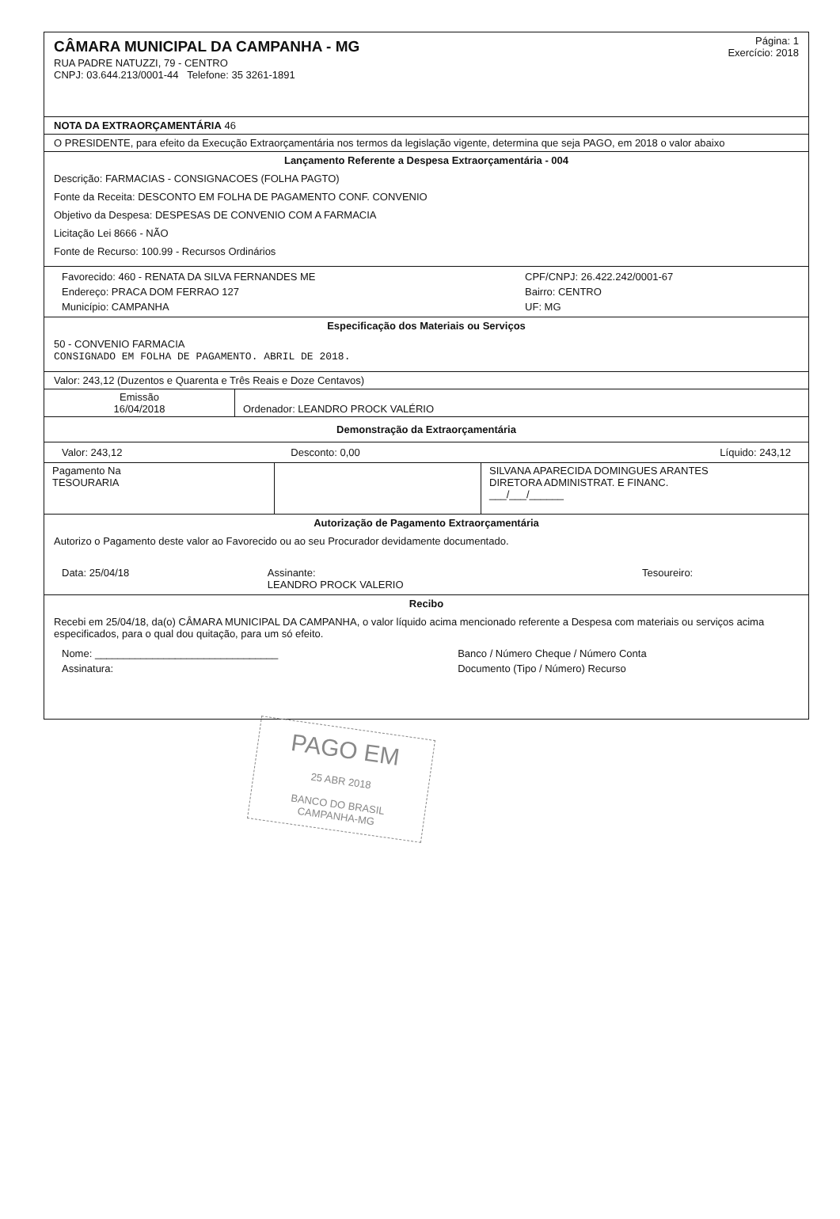CÂMARA MUNICIPAL DA CAMPANHA - MG
RUA PADRE NATUZZI, 79 - CENTRO
CNPJ: 03.644.213/0001-44 Telefone: 35 3261-1891
Página: 1
Exercício: 2018
NOTA DA EXTRAORÇAMENTÁRIA 46
O PRESIDENTE, para efeito da Execução Extraorçamentária nos termos da legislação vigente, determina que seja PAGO, em 2018 o valor abaixo
Lançamento Referente a Despesa Extraorçamentária - 004
Descrição: FARMACIAS - CONSIGNACOES (FOLHA PAGTO)
Fonte da Receita: DESCONTO EM FOLHA DE PAGAMENTO CONF. CONVENIO
Objetivo da Despesa: DESPESAS DE CONVENIO COM A FARMACIA
Licitação Lei 8666 - NÃO
Fonte de Recurso: 100.99 - Recursos Ordinários
| Favorecido: 460 - RENATA DA SILVA FERNANDES ME | CPF/CNPJ: 26.422.242/0001-67 |
| Endereço: PRACA DOM FERRAO 127 | Bairro: CENTRO |
| Município: CAMPANHA | UF: MG |
Especificação dos Materiais ou Serviços
50 - CONVENIO FARMACIA
CONSIGNADO EM FOLHA DE PAGAMENTO. ABRIL DE 2018.
Valor: 243,12 (Duzentos e Quarenta e Três Reais e Doze Centavos)
| Emissão 16/04/2018 | Ordenador: LEANDRO PROCK VALÉRIO |
Demonstração da Extraorçamentária
| Valor: 243,12 | Desconto: 0,00 | Líquido: 243,12 |
| Pagamento Na TESOURARIA | | SILVANA APARECIDA DOMINGUES ARANTES DIRETORA ADMINISTRAT. E FINANC. ___/___/______ |
Autorização de Pagamento Extraorçamentária
Autorizo o Pagamento deste valor ao Favorecido ou ao seu Procurador devidamente documentado.
| Data: 25/04/18 | Assinante: LEANDRO PROCK VALERIO | Tesoureiro: |
Recibo
Recebi em 25/04/18, da(o) CÂMARA MUNICIPAL DA CAMPANHA, o valor líquido acima mencionado referente a Despesa com materiais ou serviços acima especificados, para o qual dou quitação, para um só efeito.
| Nome: ________________________________ | Banco / Número Cheque / Número Conta |
| Assinatura: | Documento (Tipo / Número) Recurso |
PAGO EM
25 ABR 2018
BANCO DO BRASIL
CAMPANHA-MG